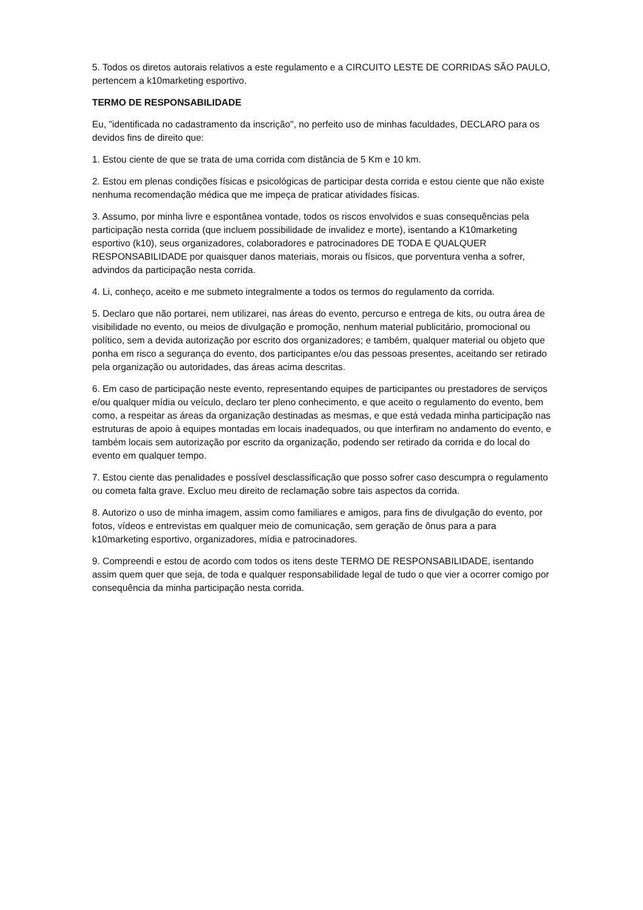5. Todos os diretos autorais relativos a este regulamento e a CIRCUITO LESTE DE CORRIDAS SÃO PAULO, pertencem a k10marketing esportivo.
TERMO DE RESPONSABILIDADE
Eu, "identificada no cadastramento da inscrição", no perfeito uso de minhas faculdades, DECLARO para os devidos fins de direito que:
1. Estou ciente de que se trata de uma corrida com distância de 5 Km e 10 km.
2. Estou em plenas condições físicas e psicológicas de participar desta corrida e estou ciente que não existe nenhuma recomendação médica que me impeça de praticar atividades físicas.
3. Assumo, por minha livre e espontânea vontade, todos os riscos envolvidos e suas consequências pela participação nesta corrida (que incluem possibilidade de invalidez e morte), isentando a K10marketing esportivo (k10), seus organizadores, colaboradores e patrocinadores DE TODA E QUALQUER RESPONSABILIDADE por quaisquer danos materiais, morais ou físicos, que porventura venha a sofrer, advindos da participação nesta corrida.
4. Li, conheço, aceito e me submeto integralmente a todos os termos do regulamento da corrida.
5. Declaro que não portarei, nem utilizarei, nas áreas do evento, percurso e entrega de kits, ou outra área de visibilidade no evento, ou meios de divulgação e promoção, nenhum material publicitário, promocional ou político, sem a devida autorização por escrito dos organizadores; e também, qualquer material ou objeto que ponha em risco a segurança do evento, dos participantes e/ou das pessoas presentes, aceitando ser retirado pela organização ou autoridades, das áreas acima descritas.
6. Em caso de participação neste evento, representando equipes de participantes ou prestadores de serviços e/ou qualquer mídia ou veículo, declaro ter pleno conhecimento, e que aceito o regulamento do evento, bem como, a respeitar as áreas da organização destinadas as mesmas, e que está vedada minha participação nas estruturas de apoio à equipes montadas em locais inadequados, ou que interfiram no andamento do evento, e também locais sem autorização por escrito da organização, podendo ser retirado da corrida e do local do evento em qualquer tempo.
7. Estou ciente das penalidades e possível desclassificação que posso sofrer caso descumpra o regulamento ou cometa falta grave. Excluo meu direito de reclamação sobre tais aspectos da corrida.
8. Autorizo o uso de minha imagem, assim como familiares e amigos, para fins de divulgação do evento, por fotos, vídeos e entrevistas em qualquer meio de comunicação, sem geração de ônus para a para k10marketing esportivo, organizadores, mídia e patrocinadores.
9. Compreendi e estou de acordo com todos os itens deste TERMO DE RESPONSABILIDADE, isentando assim quem quer que seja, de toda e qualquer responsabilidade legal de tudo o que vier a ocorrer comigo por consequência da minha participação nesta corrida.